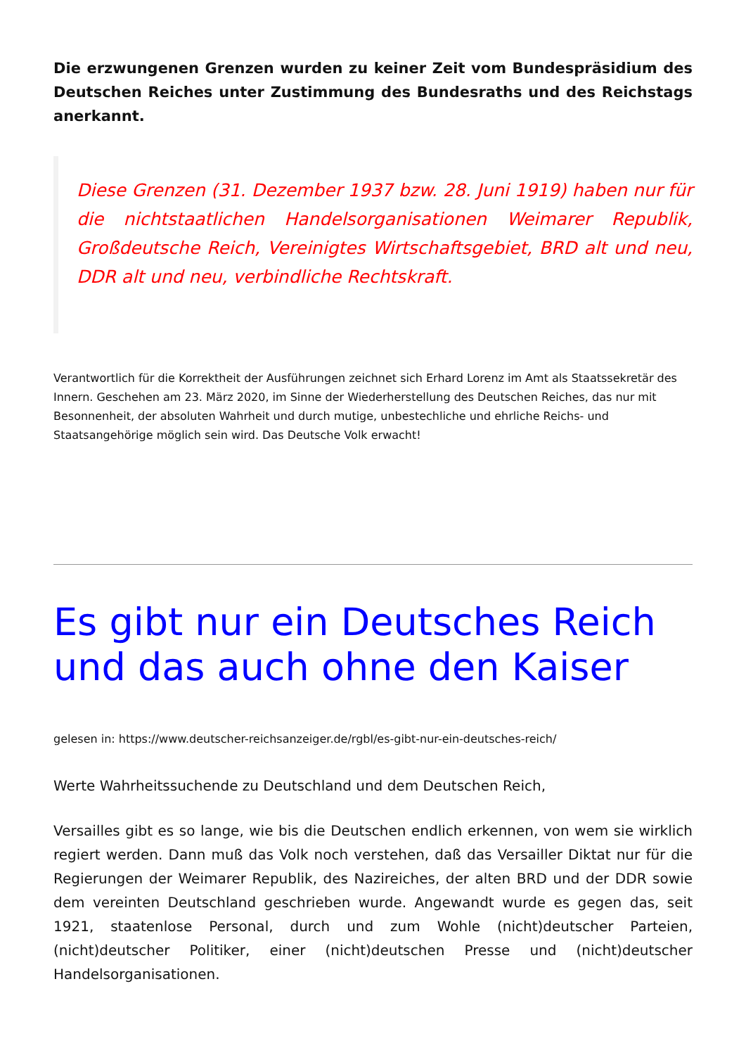Die erzwungenen Grenzen wurden zu keiner Zeit vom Bundespräsidium des Deutschen Reiches unter Zustimmung des Bundesraths und des Reichstags anerkannt.
Diese Grenzen (31. Dezember 1937 bzw. 28. Juni 1919) haben nur für die nichtstaatlichen Handelsorganisationen Weimarer Republik, Großdeutsche Reich, Vereinigtes Wirtschaftsgebiet, BRD alt und neu, DDR alt und neu, verbindliche Rechtskraft.
Verantwortlich für die Korrektheit der Ausführungen zeichnet sich Erhard Lorenz im Amt als Staatssekretär des Innern. Geschehen am 23. März 2020, im Sinne der Wiederherstellung des Deutschen Reiches, das nur mit Besonnenheit, der absoluten Wahrheit und durch mutige, unbestechliche und ehrliche Reichs- und Staatsangehörige möglich sein wird. Das Deutsche Volk erwacht!
Es gibt nur ein Deutsches Reich und das auch ohne den Kaiser
gelesen in: https://www.deutscher-reichsanzeiger.de/rgbl/es-gibt-nur-ein-deutsches-reich/
Werte Wahrheitssuchende zu Deutschland und dem Deutschen Reich,
Versailles gibt es so lange, wie bis die Deutschen endlich erkennen, von wem sie wirklich regiert werden. Dann muß das Volk noch verstehen, daß das Versailler Diktat nur für die Regierungen der Weimarer Republik, des Nazireiches, der alten BRD und der DDR sowie dem vereinten Deutschland geschrieben wurde. Angewandt wurde es gegen das, seit 1921, staatenlose Personal, durch und zum Wohle (nicht)deutscher Parteien, (nicht)deutscher Politiker, einer (nicht)deutschen Presse und (nicht)deutscher Handelsorganisationen.